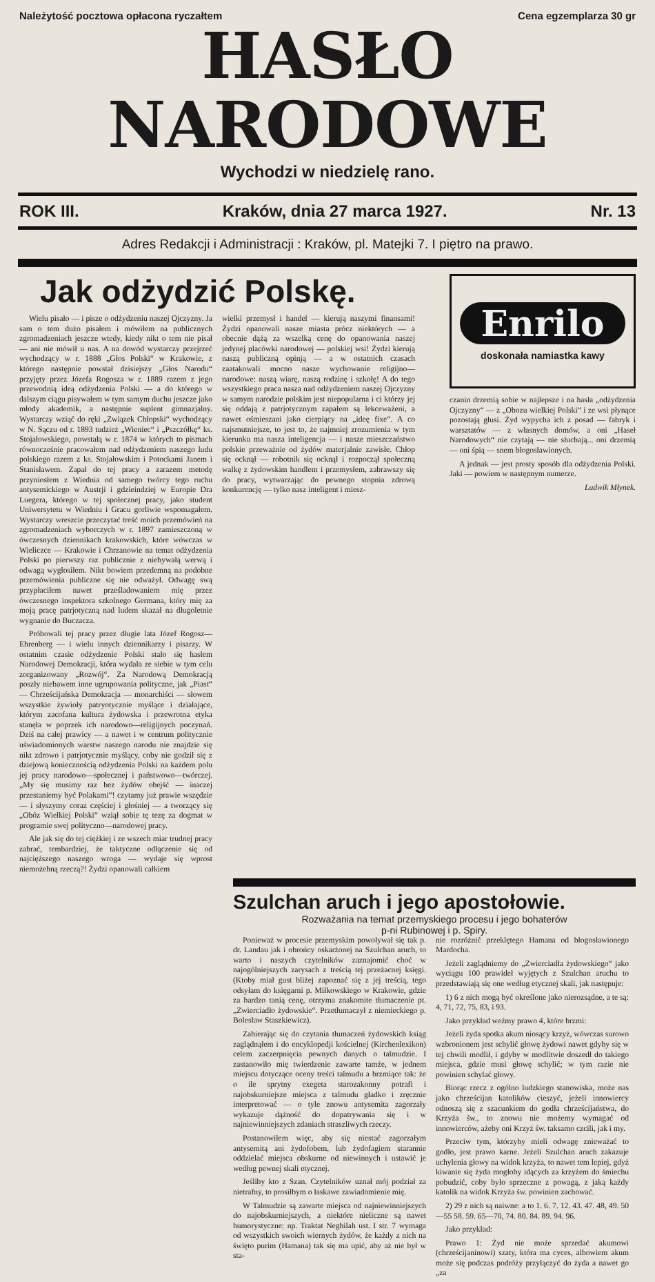Należytość pocztowa opłacona ryczałtem Cena egzemplarza 30 gr
HASŁO NARODOWE
Wychodzi w niedzielę rano.
ROK III. Kraków, dnia 27 marca 1927. Nr. 13
Adres Redakcji i Administracji : Kraków, pl. Matejki 7. I piętro na prawo.
Jak odżydzić Polskę.
Wielu pisało — i pisze o odżydzeniu naszej Ojczyzny. Ja sam o tem dużo pisałem i mówiłem na publicznych zgromadzeniach jeszcze wtedy, kiedy nikt o tem nie pisał — ani nie mówił u nas. A na dowód wystarczy przejrzeć wychodzący w r. 1888 „Głos Polski“ w Krakowie, z którego następnie powstał dzisiejszy „Głos Narodu“ przyjęty przez Józefa Rogosza w r. 1889 razem z jego przewodnią ideą odżydzenia Polski — a do którego w dalszym ciągu pisywałem w tym samym duchu jeszcze jako młody akademik, a następnie suplent gimnazjalny. Wystarczy wziąć do ręki „Związek Chłopski“ wychodzący w N. Sączu od r. 1893 tudzież „Wieniec“ i „Pszczółkę“ ks. Stojałowskiego, powstałą w r. 1874 w których to pismach równocześnie pracowałem nad odżydzeniem naszego ludu polskiego razem z ks. Stojałowskim i Potockami Janem i Stanisławem. Zapał do tej pracy a zarazem metodę przyniosłem z Wiednia od samego twórcy tego ruchu antysemickiego w Austrji i gdzieindziej w Europie Dra Luegera, którego w tej społecznej pracy, jako student Uniwersytetu w Wiedniu i Gracu gorliwie wspomagałem. Wystarczy wreszcie przeczytać treść moich przemówień na zgromadzeniach wyborczych w r. 1897 zamieszczoną w ówczesnych dziennikach krakowskich, które wówczas w Wieliczce — Krakowie i Chrzanowie na temat odżydzenia Polski po pierwszy raz publicznie z niebywałą werwą i odwagą wygłosiłem. Nikt bowiem przedemną na podobne przemówienia publiczne się nie odważył. Odwagę swą przypłaciłem nawet prześladowaniem mię przez ówczesnego inspektora szkolnego Germana, który mię za moją pracę patrjotyczną nad ludem skazał na długoletnie wygnanie do Buczacza.
Próbowali tej pracy przez długie lata Józef Rogosz—Ehrenberg — i wielu innych dziennikarzy i pisarzy. W ostatnim czasie odżydzenie Polski stało się hasłem Narodowej Demokracji, która wydała ze siebie w tym celu zorganizowany „Rozwój“. Za Narodową Demokracją poszły niebawem inne ugrupowania polityczne, jak „Piast“ — Chrześcijańska Demokracja — monarchiści — słowem wszystkie żywioły patryotycznie myślące i działające, którym zacofana kultura żydowska i przewrotna etyka stanęła w poprzek ich narodowo—religijnych poczynań. Dziś na całej prawicy — a nawet i w centrum politycznie uświadomionych warstw naszego narodu nie znajdzie się nikt zdrowo i patrjotycznie myślący, coby nie godził się z dziejową koniecznością odżydzenia Polski na każdem polu jej pracy narodowo—społecznej i państwowo—twórczej. „My się musimy raz bez żydów obejść — inaczej przestaniemy być Polakami“! czytamy już prawie wszędzie — i słyszymy coraz częściej i głośniej — a tworzący się „Obóz Wielkiej Polski“ wziął sobie tę tezę za dogmat w programie swej polityczno—narodowej pracy.
Ale jak się do tej ciężkiej i ze wszech miar trudnej pracy zabrać, tembardziej, że taktyczne odłączenie się od najcięższego naszego wroga — wydaje się wprost niemożebną rzeczą?! Żydzi opanowali całkiem
wielki przemysł i handel — kierują naszymi finansami! Żydzi opanowali nasze miasta prócz niektórych — a obecnie dążą za wszelką cenę do opanowania naszej jedynej placówki narodowej — polskiej wsi! Żydzi kierują naszą publiczną opinją — a w ostatnich czasach zaatakowali mocno nasze wychowanie religijno—narodowe: naszą wiarę, naszą rodzinę i szkołę! A do tego wszystkiego praca nasza nad odżydzeniem naszej Ojczyzny w samym narodzie polskim jest niepopularna i ci którzy jej się oddają z patrjotycznym zapałem są lekceważeni, a nawet ośmieszani jako cierpiący na „ideę fixe“. A co najsmutniejsze, to jest to, że najmniej zrozumienia w tym kierunku ma nasza inteligencja — i nasze mieszczaństwo polskie przeważnie od żydów materjalnie zawisłe. Chłop się ocknął — robotnik się ocknął i rozpoczął społeczną walkę z żydowskim handlem i przemysłem, zabrawszy się do pracy, wytwarzając do pewnego stopnia zdrową konkurencję — tylko nasz inteligent i miesz-
Enrilo
doskonała namiastka kawy
czanin drzemią sobie w najlepsze i na hasła „odżydzenia Ojczyzny“ — z „Obozu wielkiej Polski“ i ze wsi płynące pozostają głusi. Żyd wypycha ich z posad — fabryk i warsztatów — z własnych domów, a oni „Haseł Narodowych“ nie czytają — nie słuchają... oni drzemią — oni śpią — snem błogosławionych.
A jednak — jest prosty sposób dla odżydzenia Polski. Jaki — powiem w następnym numerze.
Ludwik Młynek.
Szulchan aruch i jego apostołowie.
Rozważania na temat przemyskiego procesu i jego bohaterów
p-ni Rubinowej i p. Spiry.
Ponieważ w procesie przemyskim powoływał się tak p. dr. Landau jak i obrońcy oskarżonej na Szulchan aruch, to warto i naszych czytelników zaznajomić choć w najogólniejszych zarysach z treścią tej przeżacnej księgi. (Ktoby miał gust bliżej zapoznać się z jej treścią, tego odsyłam do księgarni p. Miłkowskiego w Krakowie, gdzie za bardzo tanią cenę, otrzyma znakomite tłumaczenie pt. „Zwierciadło żydowskie“. Przetłumaczył z niemieckiego p. Bolesław Staszkiewicz).
Zabierając się do czytania tłumaczeń żydowskich ksiąg zaglądnąłem i do encyklopedji kościelnej (Kirchenlexikon) celem zaczerpnięcia pewnych danych o talmudzie. I zastanowiło mię twierdzenie zawarte tamże, w jednem miejscu dotyczące oceny treści talmudu a brzmiące tak: że o ile sprytny exegeta starozakonny potrafi i najobskurniejsze miejsca z talmudu gładko i zręcznie interpretować — o tyle znowu antysemita zagorzały wykazuje dążność do dopatrywania się i w najniewinniejszych zdaniach straszliwych rzeczy.
Postanowiłem więc, aby się niestać zagorzałym antysemitą ani żydofobem, lub żydofagiem starannie oddzielać miejsca obskurne od niewinnych i ustawić je według pewnej skali etycznej.
Jeśliby kto z Szan. Czytelników uznał mój podział za nietrafny, to prosiłbym o łaskawe zawiadomienie mię.
W Talmudzie są zawarte miejsca od najniewinniejszych do najobskurniejszych, a niektóre nieliczne są nawet humorystyczne: np. Traktat Neghilah ust. I str. 7 wymaga od wszystkich swoich wiernych żydów, że każdy z nich na święto purim (Hamana) tak się ma upić, aby aż nie był w sta-
nie rozróżnić przeklętego Hamana od błogosławionego Mardocha.
Jeżeli zaglądniemy do „Zwierciadła żydowskiego“ jako wyciągu 100 prawideł wyjętych z Szulchan aruchu to przedstawiają się one według etycznej skali, jak następuje:
1) 6 z nich mogą być określone jako nierozsądne, a te są: 4, 71, 72, 75, 83, i 93.
Jako przykład weźmy prawo 4, które brzmi:
Jeżeli żyda spotka akum niosący krzyż, wówczas surowo wzbronionem jest schylić głowę żydowi nawet gdyby się w tej chwili modlił, i gdyby w modlitwie doszedł do takiego miejsca, gdzie musi głowę schylić; w tym razie nie powinien schylać głowy.
Biorąc rzecz z ogólno ludzkiego stanowiska, może nas jako chrześcijan katolików cieszyć, jeżeli innowiercy odnoszą się z szacunkiem do godła chrześcijaństwa, do Krzyża św., to znowu nie możemy wymagać od innowierców, ażeby oni Krzyż św. taksamo czcili, jak i my.
Przeciw tym, którzyby mieli odwagę znieważać to godło, jest prawo karne. Jeżeli Szulchan aruch zakazuje uchylenia głowy na widok krzyża, to nawet tem lepiej, gdyż kiwanie się żyda mogłoby idących za krzyżem do śmiechu pobudzić, coby było sprzeczne z powagą, z jaką każdy katolik na widok Krzyża św. powinien zachować.
2) 29 z nich są naiwne: a to 1. 6. 7. 12. 43. 47. 48, 49. 50—55 58. 59. 65—70, 74. 80. 84. 89. 94. 96.
Jako przykład:
Prawo 1: Żyd nie może sprzedać akumowi (chrześcijaninowi) szaty, która ma cyces, albowiem akum może się podczas podróży przyłączyć do żyda a nawet go „za